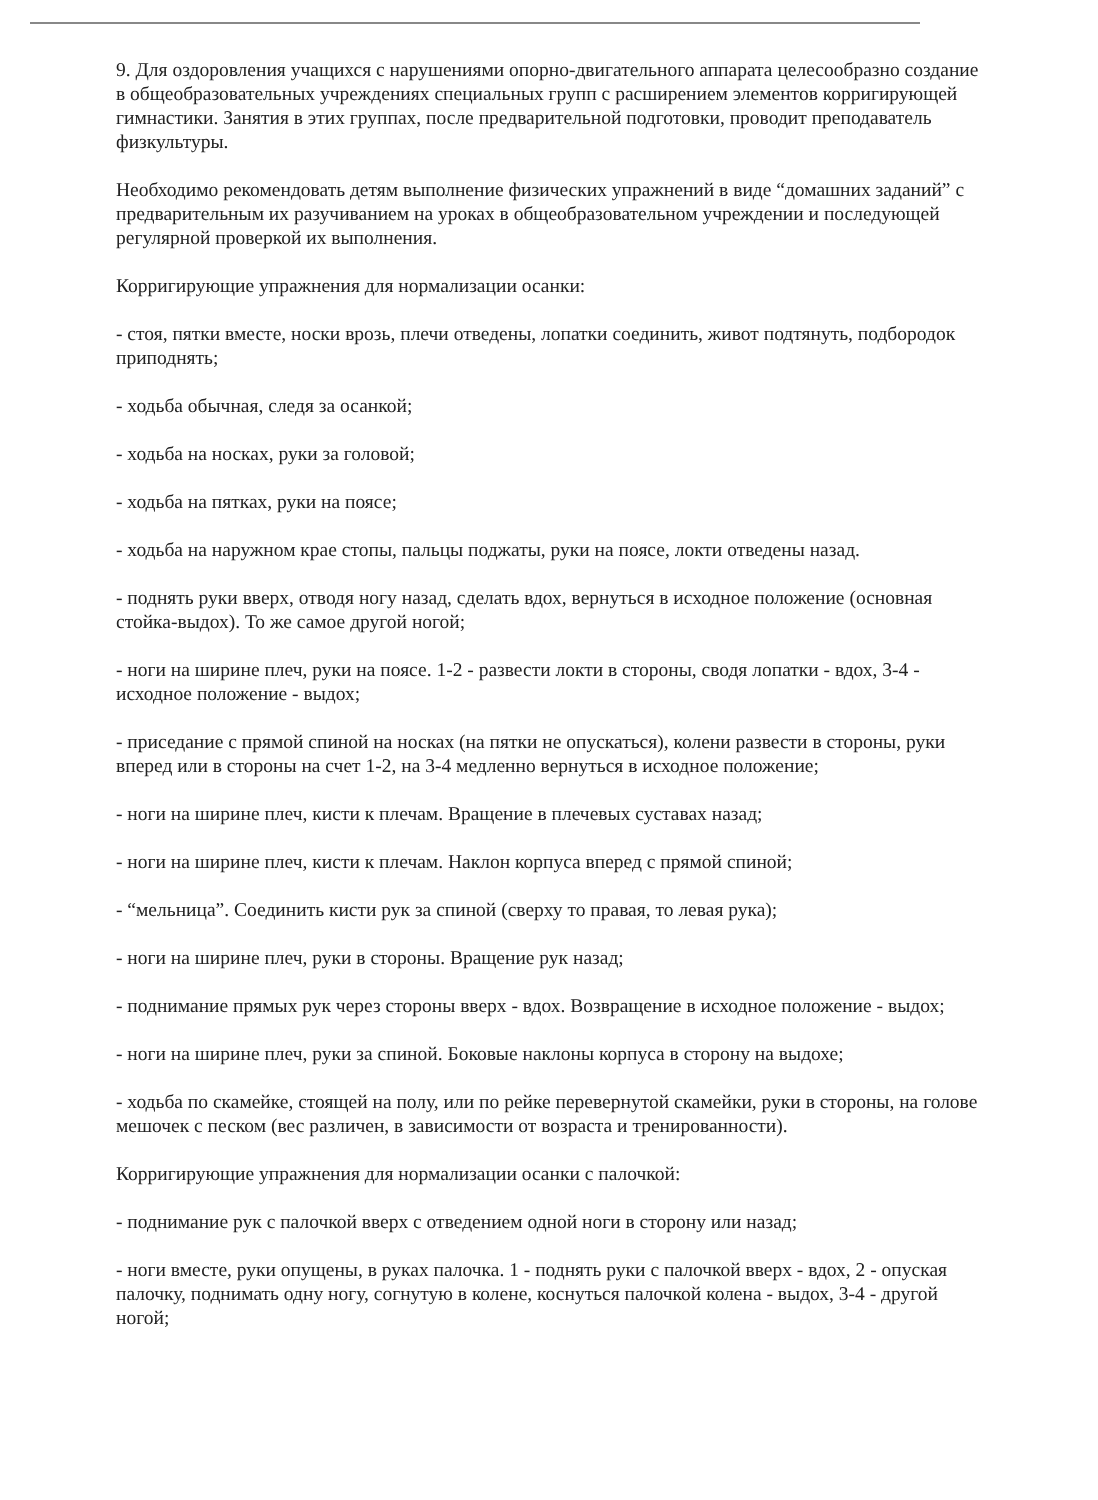9. Для оздоровления учащихся с нарушениями опорно-двигательного аппарата целесообразно создание в общеобразовательных учреждениях специальных групп с расширением элементов корригирующей гимнастики. Занятия в этих группах, после предварительной подготовки, проводит преподаватель физкультуры.
Необходимо рекомендовать детям выполнение физических упражнений в виде “домашних заданий” с предварительным их разучиванием на уроках в общеобразовательном учреждении и последующей регулярной проверкой их выполнения.
Корригирующие упражнения для нормализации осанки:
- стоя, пятки вместе, носки врозь, плечи отведены, лопатки соединить, живот подтянуть, подбородок приподнять;
- ходьба обычная, следя за осанкой;
- ходьба на носках, руки за головой;
- ходьба на пятках, руки на поясе;
- ходьба на наружном крае стопы, пальцы поджаты, руки на поясе, локти отведены назад.
- поднять руки вверх, отводя ногу назад, сделать вдох, вернуться в исходное положение (основная стойка-выдох). То же самое другой ногой;
- ноги на ширине плеч, руки на поясе. 1-2 - развести локти в стороны, сводя лопатки - вдох, 3-4 - исходное положение - выдох;
- приседание с прямой спиной на носках (на пятки не опускаться), колени развести в стороны, руки вперед или в стороны на счет 1-2, на 3-4 медленно вернуться в исходное положение;
- ноги на ширине плеч, кисти к плечам. Вращение в плечевых суставах назад;
- ноги на ширине плеч, кисти к плечам. Наклон корпуса вперед с прямой спиной;
- “мельница”. Соединить кисти рук за спиной (сверху то правая, то левая рука);
- ноги на ширине плеч, руки в стороны. Вращение рук назад;
- поднимание прямых рук через стороны вверх - вдох. Возвращение в исходное положение - выдох;
- ноги на ширине плеч, руки за спиной. Боковые наклоны корпуса в сторону на выдохе;
- ходьба по скамейке, стоящей на полу, или по рейке перевернутой скамейки, руки в стороны, на голове мешочек с песком (вес различен, в зависимости от возраста и тренированности).
Корригирующие упражнения для нормализации осанки с палочкой:
- поднимание рук с палочкой вверх с отведением одной ноги в сторону или назад;
- ноги вместе, руки опущены, в руках палочка. 1 - поднять руки с палочкой вверх - вдох, 2 - опуская палочку, поднимать одну ногу, согнутую в колене, коснуться палочкой колена - выдох, 3-4 - другой ногой;